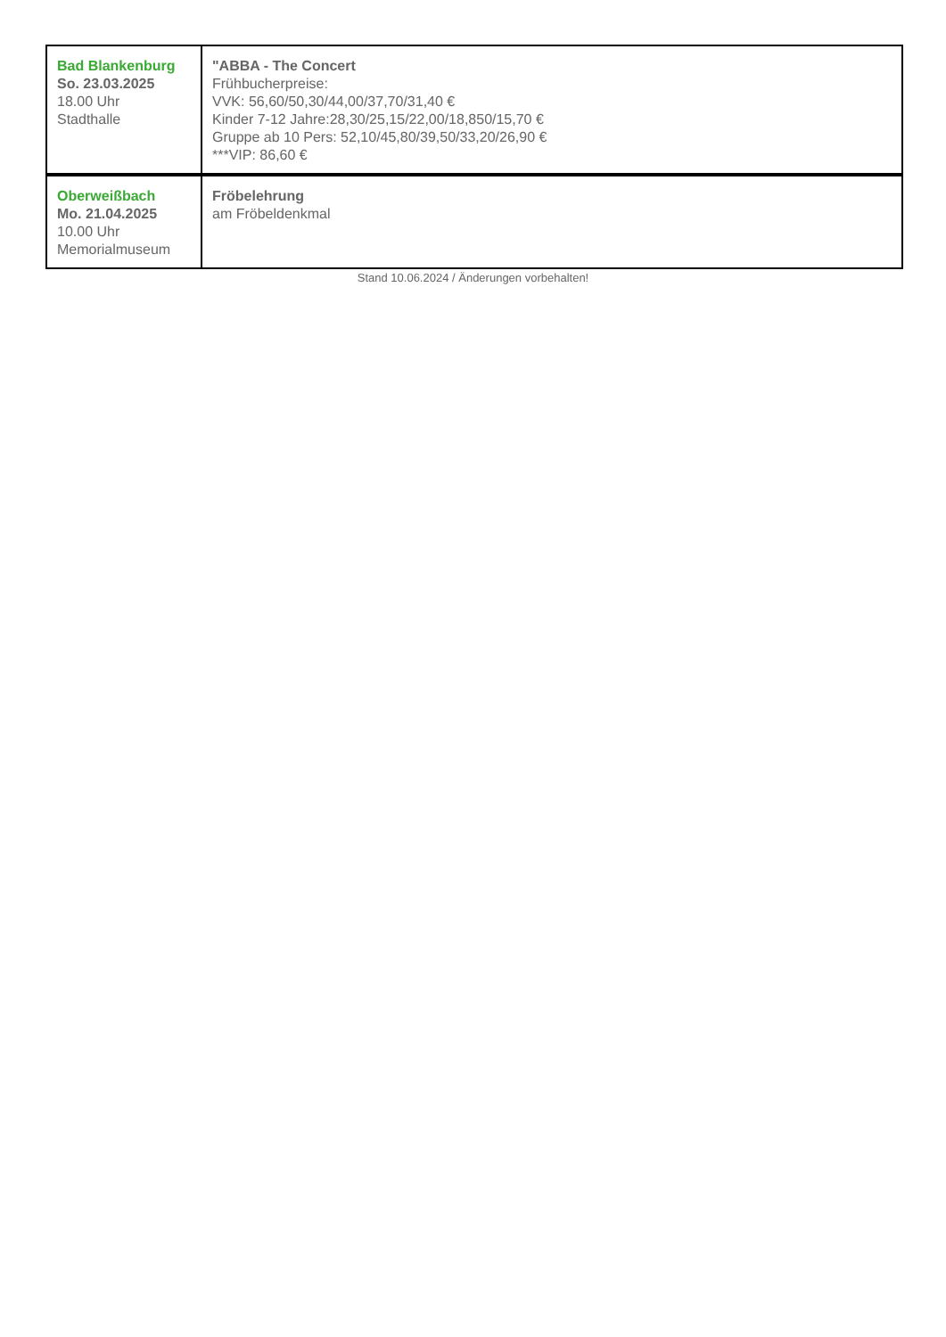| Bad Blankenburg So. 23.03.2025 18.00 Uhr Stadthalle | "ABBA - The Concert Frühbucherpreise: VVK: 56,60/50,30/44,00/37,70/31,40 € Kinder 7-12 Jahre:28,30/25,15/22,00/18,850/15,70 € Gruppe ab 10 Pers: 52,10/45,80/39,50/33,20/26,90 € ***VIP: 86,60 € |
| Oberweißbach Mo. 21.04.2025 10.00 Uhr Memorialmuseum | Fröbelehrung am Fröbeldenkmal |
Stand 10.06.2024 / Änderungen vorbehalten!